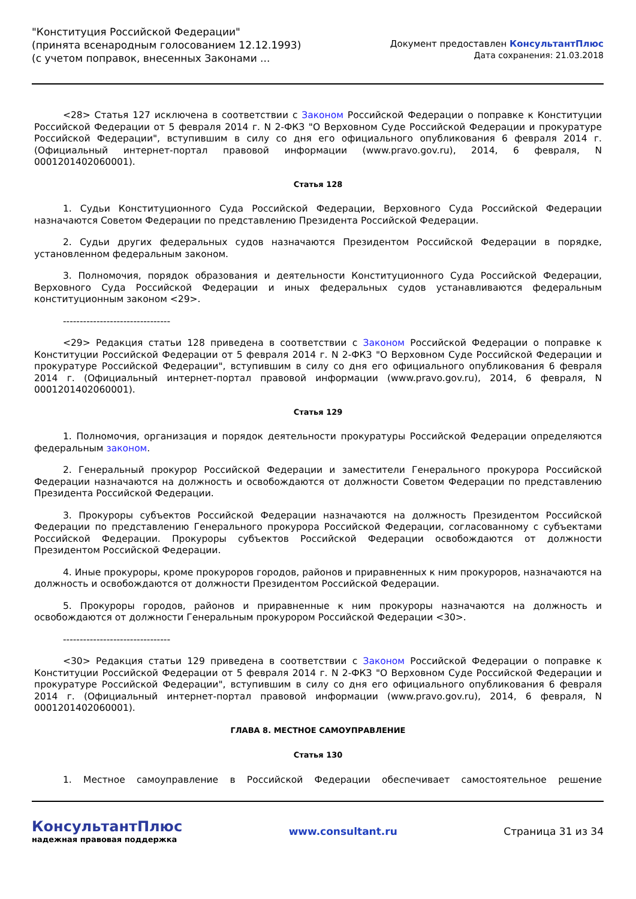"Конституция Российской Федерации"
(принята всенародным голосованием 12.12.1993)
(с учетом поправок, внесенных Законами ...
Документ предоставлен КонсультантПлюс
Дата сохранения: 21.03.2018
<28> Статья 127 исключена в соответствии с Законом Российской Федерации о поправке к Конституции Российской Федерации от 5 февраля 2014 г. N 2-ФКЗ "О Верховном Суде Российской Федерации и прокуратуре Российской Федерации", вступившим в силу со дня его официального опубликования 6 февраля 2014 г. (Официальный интернет-портал правовой информации (www.pravo.gov.ru), 2014, 6 февраля, N 0001201402060001).
Статья 128
1. Судьи Конституционного Суда Российской Федерации, Верховного Суда Российской Федерации назначаются Советом Федерации по представлению Президента Российской Федерации.
2. Судьи других федеральных судов назначаются Президентом Российской Федерации в порядке, установленном федеральным законом.
3. Полномочия, порядок образования и деятельности Конституционного Суда Российской Федерации, Верховного Суда Российской Федерации и иных федеральных судов устанавливаются федеральным конституционным законом <29>.
--------------------------------
<29> Редакция статьи 128 приведена в соответствии с Законом Российской Федерации о поправке к Конституции Российской Федерации от 5 февраля 2014 г. N 2-ФКЗ "О Верховном Суде Российской Федерации и прокуратуре Российской Федерации", вступившим в силу со дня его официального опубликования 6 февраля 2014 г. (Официальный интернет-портал правовой информации (www.pravo.gov.ru), 2014, 6 февраля, N 0001201402060001).
Статья 129
1. Полномочия, организация и порядок деятельности прокуратуры Российской Федерации определяются федеральным законом.
2. Генеральный прокурор Российской Федерации и заместители Генерального прокурора Российской Федерации назначаются на должность и освобождаются от должности Советом Федерации по представлению Президента Российской Федерации.
3. Прокуроры субъектов Российской Федерации назначаются на должность Президентом Российской Федерации по представлению Генерального прокурора Российской Федерации, согласованному с субъектами Российской Федерации. Прокуроры субъектов Российской Федерации освобождаются от должности Президентом Российской Федерации.
4. Иные прокуроры, кроме прокуроров городов, районов и приравненных к ним прокуроров, назначаются на должность и освобождаются от должности Президентом Российской Федерации.
5. Прокуроры городов, районов и приравненные к ним прокуроры назначаются на должность и освобождаются от должности Генеральным прокурором Российской Федерации <30>.
--------------------------------
<30> Редакция статьи 129 приведена в соответствии с Законом Российской Федерации о поправке к Конституции Российской Федерации от 5 февраля 2014 г. N 2-ФКЗ "О Верховном Суде Российской Федерации и прокуратуре Российской Федерации", вступившим в силу со дня его официального опубликования 6 февраля 2014 г. (Официальный интернет-портал правовой информации (www.pravo.gov.ru), 2014, 6 февраля, N 0001201402060001).
ГЛАВА 8. МЕСТНОЕ САМОУПРАВЛЕНИЕ
Статья 130
1. Местное самоуправление в Российской Федерации обеспечивает самостоятельное решение
КонсультантПлюс
надежная правовая поддержка
www.consultant.ru Страница 31 из 34